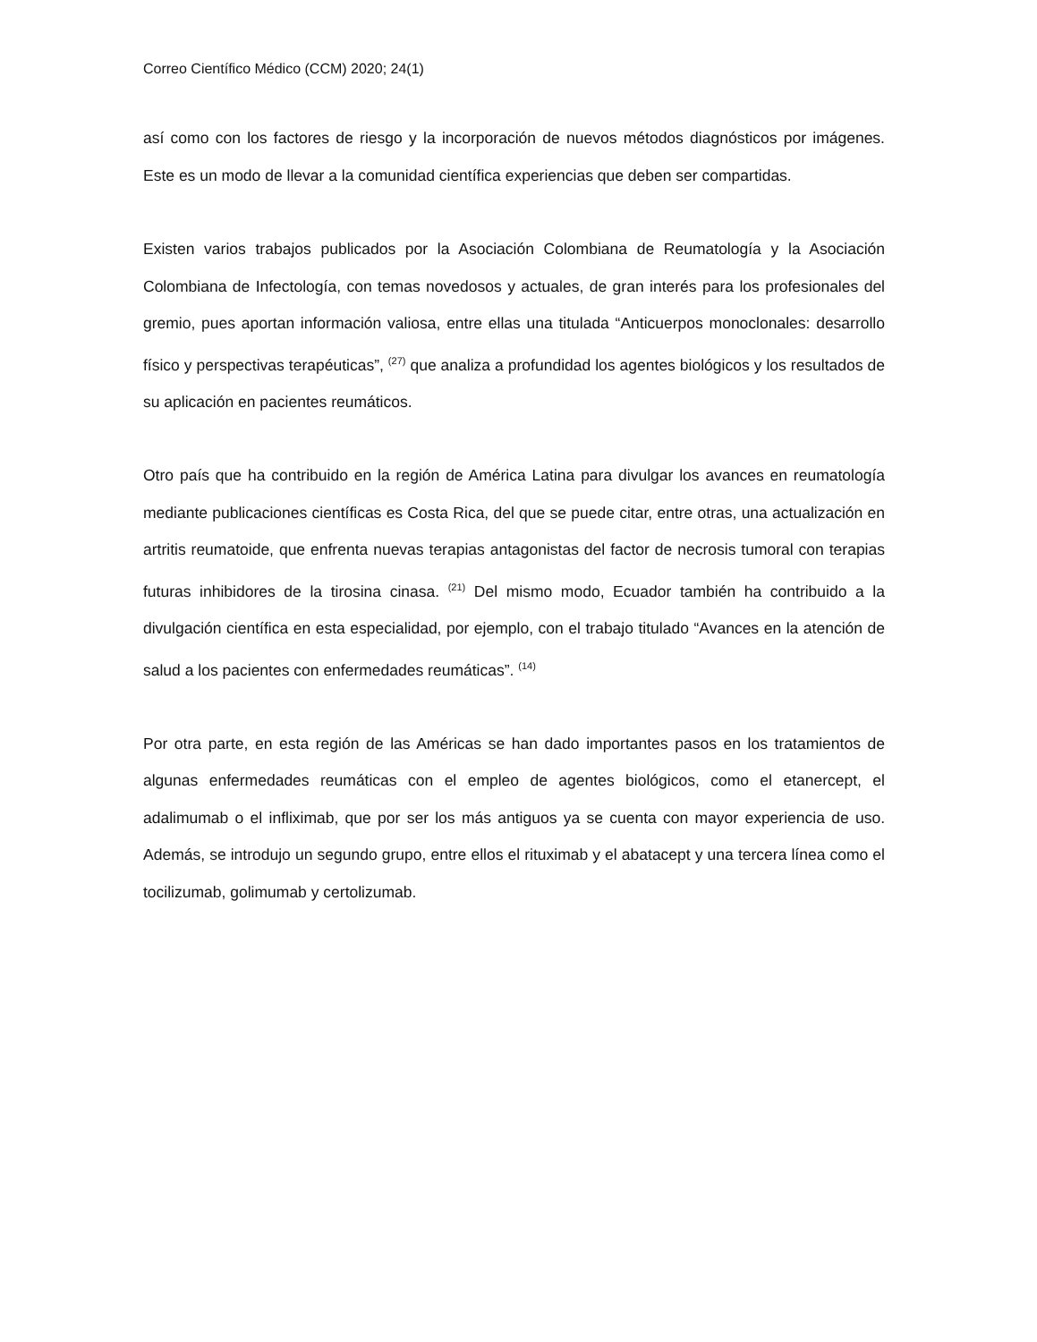Correo Científico Médico (CCM) 2020; 24(1)
así como con los factores de riesgo y la incorporación de nuevos métodos diagnósticos por imágenes. Este es un modo de llevar a la comunidad científica experiencias que deben ser compartidas.
Existen varios trabajos publicados por la Asociación Colombiana de Reumatología y la Asociación Colombiana de Infectología, con temas novedosos y actuales, de gran interés para los profesionales del gremio, pues aportan información valiosa, entre ellas una titulada “Anticuerpos monoclonales: desarrollo físico y perspectivas terapéuticas”, <sup>(27)</sup> que analiza a profundidad los agentes biológicos y los resultados de su aplicación en pacientes reumáticos.
Otro país que ha contribuido en la región de América Latina para divulgar los avances en reumatología mediante publicaciones científicas es Costa Rica, del que se puede citar, entre otras, una actualización en artritis reumatoide, que enfrenta nuevas terapias antagonistas del factor de necrosis tumoral con terapias futuras inhibidores de la tirosina cinasa. <sup>(21)</sup> Del mismo modo, Ecuador también ha contribuido a la divulgación científica en esta especialidad, por ejemplo, con el trabajo titulado “Avances en la atención de salud a los pacientes con enfermedades reumáticas”. <sup>(14)</sup>
Por otra parte, en esta región de las Américas se han dado importantes pasos en los tratamientos de algunas enfermedades reumáticas con el empleo de agentes biológicos, como el etanercept, el adalimumab o el infliximab, que por ser los más antiguos ya se cuenta con mayor experiencia de uso. Además, se introdujo un segundo grupo, entre ellos el rituximab y el abatacept y una tercera línea como el tocilizumab, golimumab y certolizumab.